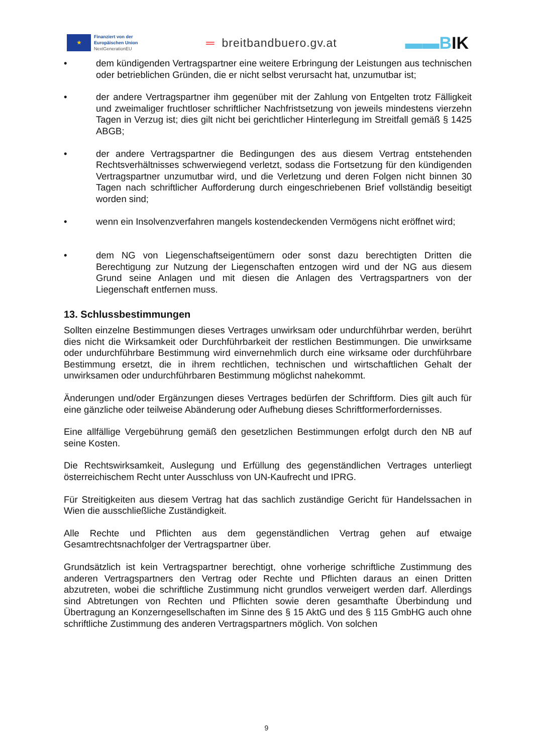★
Finanziert von der
Europäischen Union
NextGenerationEU
═ breitbandbuero.gv.at
▬▬BIK
• dem kündigenden Vertragspartner eine weitere Erbringung der Leistungen aus technischen oder betrieblichen Gründen, die er nicht selbst verursacht hat, unzumutbar ist;
• der andere Vertragspartner ihm gegenüber mit der Zahlung von Entgelten trotz Fälligkeit und zweimaliger fruchtloser schriftlicher Nachfristsetzung von jeweils mindestens vierzehn Tagen in Verzug ist; dies gilt nicht bei gerichtlicher Hinterlegung im Streitfall gemäß § 1425 ABGB;
• der andere Vertragspartner die Bedingungen des aus diesem Vertrag entstehenden Rechtsverhältnisses schwerwiegend verletzt, sodass die Fortsetzung für den kündigenden Vertragspartner unzumutbar wird, und die Verletzung und deren Folgen nicht binnen 30 Tagen nach schriftlicher Aufforderung durch eingeschriebenen Brief vollständig beseitigt worden sind;
• wenn ein Insolvenzverfahren mangels kostendeckenden Vermögens nicht eröffnet wird;
• dem NG von Liegenschaftseigentümern oder sonst dazu berechtigten Dritten die Berechtigung zur Nutzung der Liegenschaften entzogen wird und der NG aus diesem Grund seine Anlagen und mit diesen die Anlagen des Vertragspartners von der Liegenschaft entfernen muss.
13. Schlussbestimmungen
Sollten einzelne Bestimmungen dieses Vertrages unwirksam oder undurchführbar werden, berührt dies nicht die Wirksamkeit oder Durchführbarkeit der restlichen Bestimmungen. Die unwirksame oder undurchführbare Bestimmung wird einvernehmlich durch eine wirksame oder durchführbare Bestimmung ersetzt, die in ihrem rechtlichen, technischen und wirtschaftlichen Gehalt der unwirksamen oder undurchführbaren Bestimmung möglichst nahekommt.
Änderungen und/oder Ergänzungen dieses Vertrages bedürfen der Schriftform. Dies gilt auch für eine gänzliche oder teilweise Abänderung oder Aufhebung dieses Schriftformerfordernisses.
Eine allfällige Vergebührung gemäß den gesetzlichen Bestimmungen erfolgt durch den NB auf seine Kosten.
Die Rechtswirksamkeit, Auslegung und Erfüllung des gegenständlichen Vertrages unterliegt österreichischem Recht unter Ausschluss von UN-Kaufrecht und IPRG.
Für Streitigkeiten aus diesem Vertrag hat das sachlich zuständige Gericht für Handelssachen in Wien die ausschließliche Zuständigkeit.
Alle Rechte und Pflichten aus dem gegenständlichen Vertrag gehen auf etwaige Gesamtrechtsnachfolger der Vertragspartner über.
Grundsätzlich ist kein Vertragspartner berechtigt, ohne vorherige schriftliche Zustimmung des anderen Vertragspartners den Vertrag oder Rechte und Pflichten daraus an einen Dritten abzutreten, wobei die schriftliche Zustimmung nicht grundlos verweigert werden darf. Allerdings sind Abtretungen von Rechten und Pflichten sowie deren gesamthafte Überbindung und Übertragung an Konzerngesellschaften im Sinne des § 15 AktG und des § 115 GmbHG auch ohne schriftliche Zustimmung des anderen Vertragspartners möglich. Von solchen
9